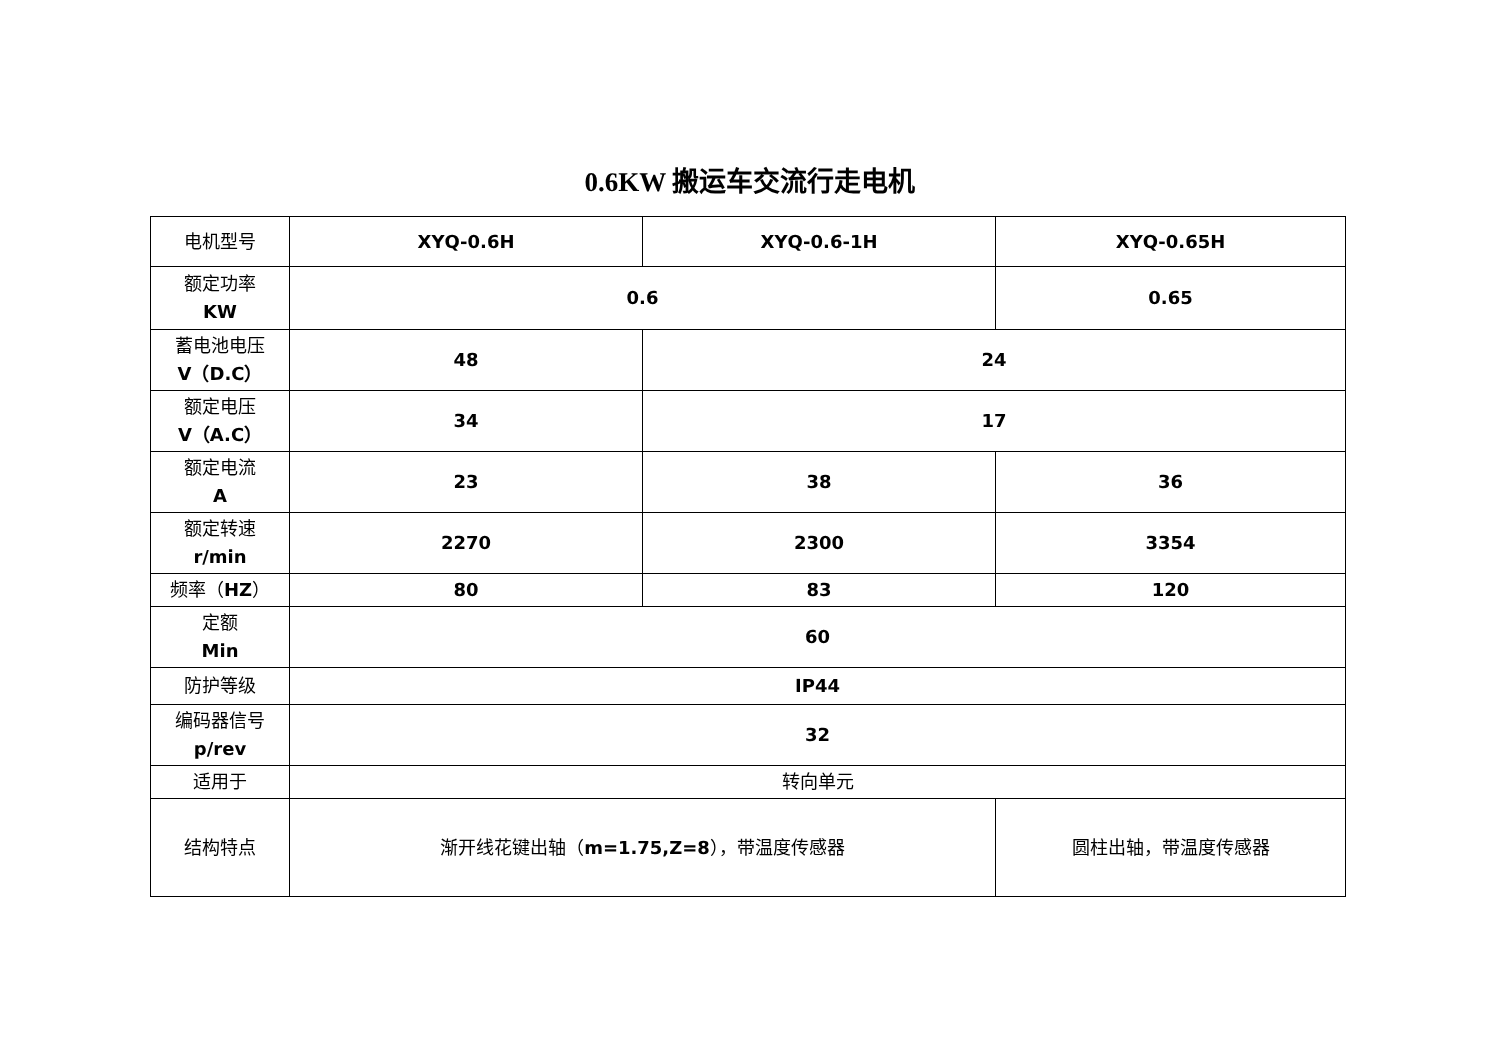0.6KW 搬运车交流行走电机
| 电机型号 | XYQ-0.6H | XYQ-0.6-1H | XYQ-0.65H |
| 额定功率 KW | 0.6 | | 0.65 |
| 蓄电池电压 V（D.C） | 48 | 24 | |
| 额定电压 V（A.C） | 34 | 17 | |
| 额定电流 A | 23 | 38 | 36 |
| 额定转速 r/min | 2270 | 2300 | 3354 |
| 频率（ HZ ） | 80 | 83 | 120 |
| 定额 Min | 60 | | |
| 防护等级 | IP44 | | |
| 编码器信号 p/rev | 32 | | |
| 适用于 | 转向单元 | | |
| 结构特点 | 渐开线花键出轴（ m=1.75,Z=8 ），带温度传感器 | | 圆柱出轴，带温度传感器 |